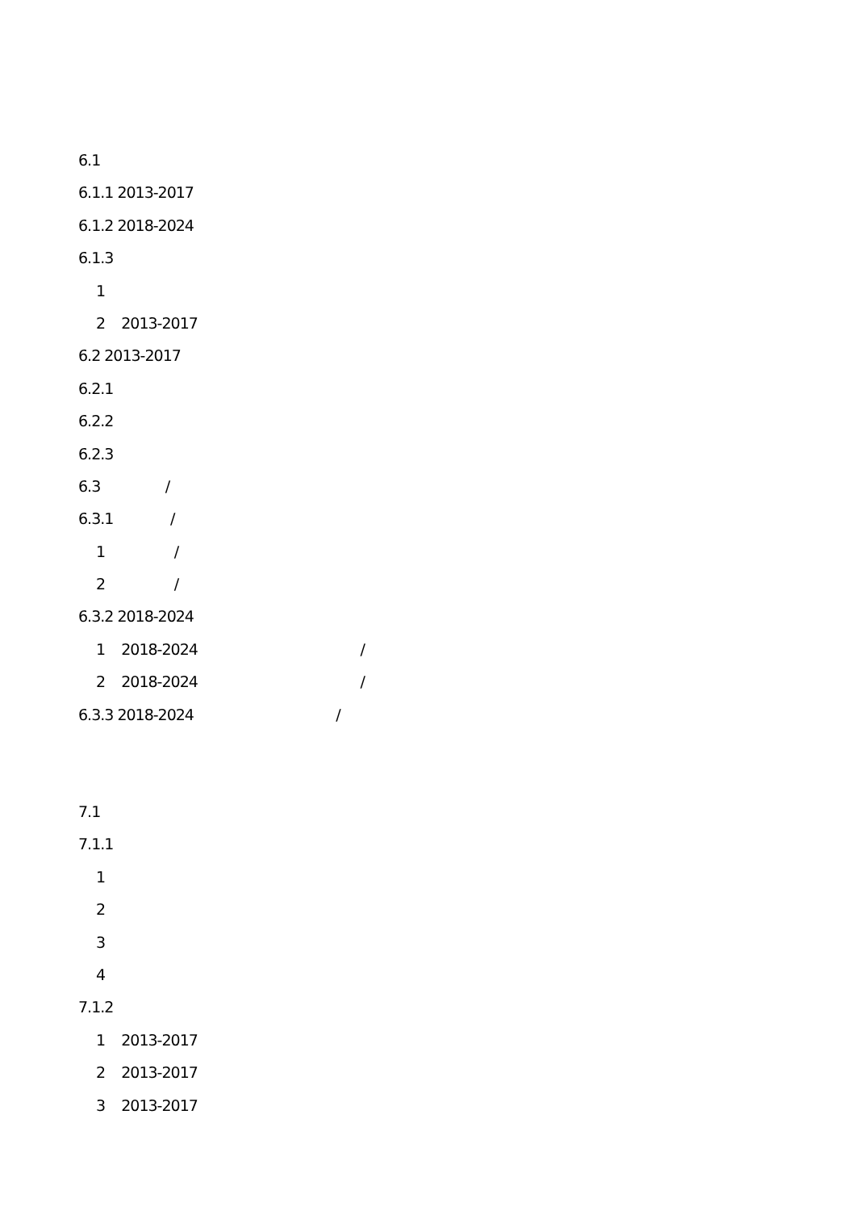6.1
6.1.1 2013-2017
6.1.2 2018-2024
6.1.3
1
2 2013-2017
6.2 2013-2017
6.2.1
6.2.2
6.2.3
6.3 /
6.3.1 /
1 /
2 /
6.3.2 2018-2024
1 2018-2024 /
2 2018-2024 /
6.3.3 2018-2024 /
7.1
7.1.1
1
2
3
4
7.1.2
1 2013-2017
2 2013-2017
3 2013-2017